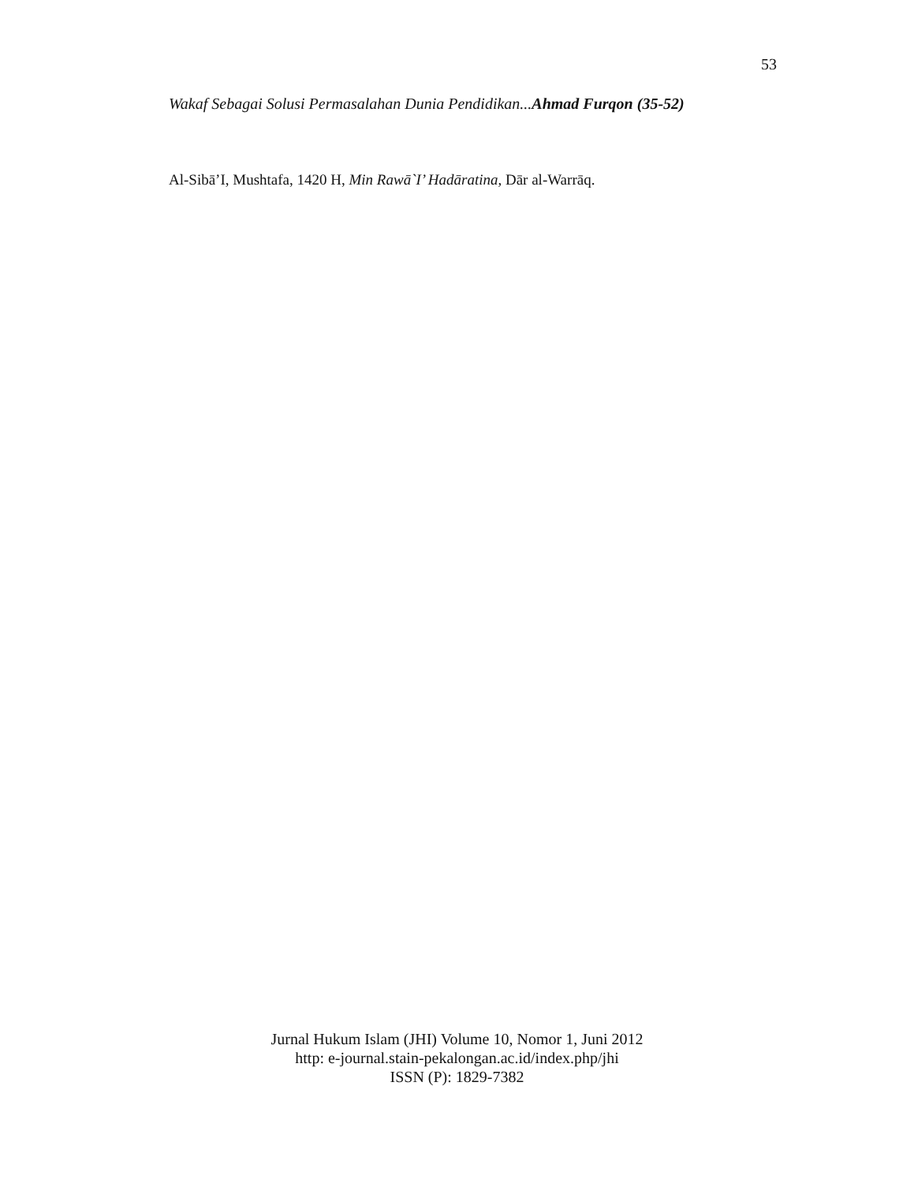53
Wakaf Sebagai Solusi Permasalahan Dunia Pendidikan...Ahmad Furqon (35-52)
Al-Sibā’I, Mushtafa, 1420 H, Min Rawā`I’ Hadāratina, Dār al-Warrāq.
Jurnal Hukum Islam (JHI) Volume 10, Nomor 1, Juni 2012
http: e-journal.stain-pekalongan.ac.id/index.php/jhi
ISSN (P): 1829-7382